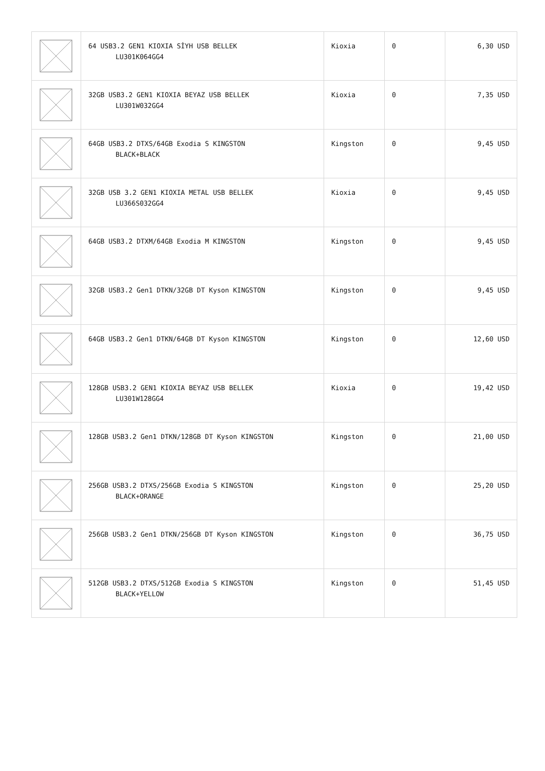| | 64 USB3.2 GEN1 KIOXIA SİYH USB BELLEK LU301K064GG4 | Kioxia | 0 | 6,30 USD |
| | 32GB USB3.2 GEN1 KIOXIA BEYAZ USB BELLEK LU301W032GG4 | Kioxia | 0 | 7,35 USD |
| | 64GB USB3.2 DTXS/64GB Exodia S KINGSTON BLACK+BLACK | Kingston | 0 | 9,45 USD |
| | 32GB USB 3.2 GEN1 KIOXIA METAL USB BELLEK LU366S032GG4 | Kioxia | 0 | 9,45 USD |
| | 64GB USB3.2 DTXM/64GB Exodia M KINGSTON | Kingston | 0 | 9,45 USD |
| | 32GB USB3.2 Gen1 DTKN/32GB DT Kyson KINGSTON | Kingston | 0 | 9,45 USD |
| | 64GB USB3.2 Gen1 DTKN/64GB DT Kyson KINGSTON | Kingston | 0 | 12,60 USD |
| | 128GB USB3.2 GEN1 KIOXIA BEYAZ USB BELLEK LU301W128GG4 | Kioxia | 0 | 19,42 USD |
| | 128GB USB3.2 Gen1 DTKN/128GB DT Kyson KINGSTON | Kingston | 0 | 21,00 USD |
| | 256GB USB3.2 DTXS/256GB Exodia S KINGSTON BLACK+ORANGE | Kingston | 0 | 25,20 USD |
| | 256GB USB3.2 Gen1 DTKN/256GB DT Kyson KINGSTON | Kingston | 0 | 36,75 USD |
| | 512GB USB3.2 DTXS/512GB Exodia S KINGSTON BLACK+YELLOW | Kingston | 0 | 51,45 USD |